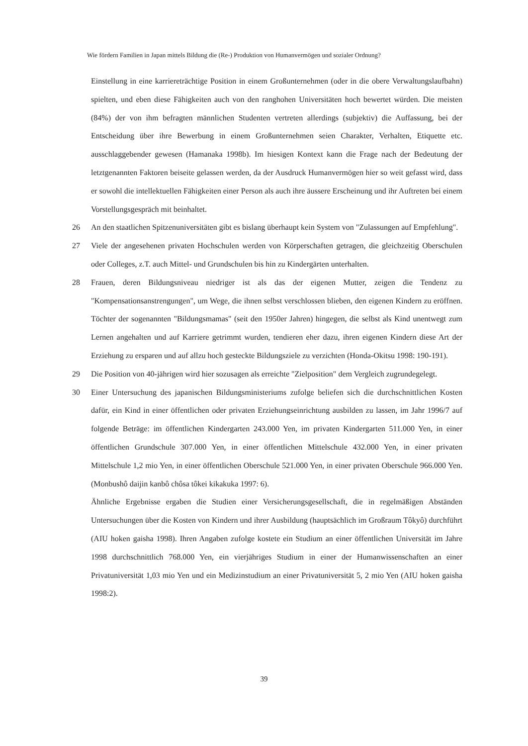Wie fördern Familien in Japan mittels Bildung die (Re-) Produktion von Humanvermögen und sozialer Ordnung?
Einstellung in eine karriereträchtige Position in einem Großunternehmen (oder in die obere Verwaltungslaufbahn) spielten, und eben diese Fähigkeiten auch von den ranghohen Universitäten hoch bewertet würden. Die meisten (84%) der von ihm befragten männlichen Studenten vertreten allerdings (subjektiv) die Auffassung, bei der Entscheidung über ihre Bewerbung in einem Großunternehmen seien Charakter, Verhalten, Etiquette etc. ausschlaggebender gewesen (Hamanaka 1998b). Im hiesigen Kontext kann die Frage nach der Bedeutung der letztgenannten Faktoren beiseite gelassen werden, da der Ausdruck Humanvermögen hier so weit gefasst wird, dass er sowohl die intellektuellen Fähigkeiten einer Person als auch ihre äussere Erscheinung und ihr Auftreten bei einem Vorstellungsgespräch mit beinhaltet.
26 An den staatlichen Spitzenuniversitäten gibt es bislang überhaupt kein System von "Zulassungen auf Empfehlung".
27 Viele der angesehenen privaten Hochschulen werden von Körperschaften getragen, die gleichzeitig Oberschulen oder Colleges, z.T. auch Mittel- und Grundschulen bis hin zu Kindergärten unterhalten.
28 Frauen, deren Bildungsniveau niedriger ist als das der eigenen Mutter, zeigen die Tendenz zu "Kompensationsanstrengungen", um Wege, die ihnen selbst verschlossen blieben, den eigenen Kindern zu eröffnen. Töchter der sogenannten "Bildungsmamas" (seit den 1950er Jahren) hingegen, die selbst als Kind unentwegt zum Lernen angehalten und auf Karriere getrimmt wurden, tendieren eher dazu, ihren eigenen Kindern diese Art der Erziehung zu ersparen und auf allzu hoch gesteckte Bildungsziele zu verzichten (Honda-Okitsu 1998: 190-191).
29 Die Position von 40-jährigen wird hier sozusagen als erreichte "Zielposition" dem Vergleich zugrundegelegt.
30 Einer Untersuchung des japanischen Bildungsministeriums zufolge beliefen sich die durchschnittlichen Kosten dafür, ein Kind in einer öffentlichen oder privaten Erziehungseinrichtung ausbilden zu lassen, im Jahr 1996/7 auf folgende Beträge: im öffentlichen Kindergarten 243.000 Yen, im privaten Kindergarten 511.000 Yen, in einer öffentlichen Grundschule 307.000 Yen, in einer öffentlichen Mittelschule 432.000 Yen, in einer privaten Mittelschule 1,2 mio Yen, in einer öffentlichen Oberschule 521.000 Yen, in einer privaten Oberschule 966.000 Yen. (Monbushô daijin kanbô chôsa tôkei kikakuka 1997: 6).
Ähnliche Ergebnisse ergaben die Studien einer Versicherungsgesellschaft, die in regelmäßigen Abständen Untersuchungen über die Kosten von Kindern und ihrer Ausbildung (hauptsächlich im Großraum Tôkyô) durchführt (AIU hoken gaisha 1998). Ihren Angaben zufolge kostete ein Studium an einer öffentlichen Universität im Jahre 1998 durchschnittlich 768.000 Yen, ein vierjähriges Studium in einer der Humanwissenschaften an einer Privatuniversität 1,03 mio Yen und ein Medizinstudium an einer Privatuniversität 5, 2 mio Yen (AIU hoken gaisha 1998:2).
39